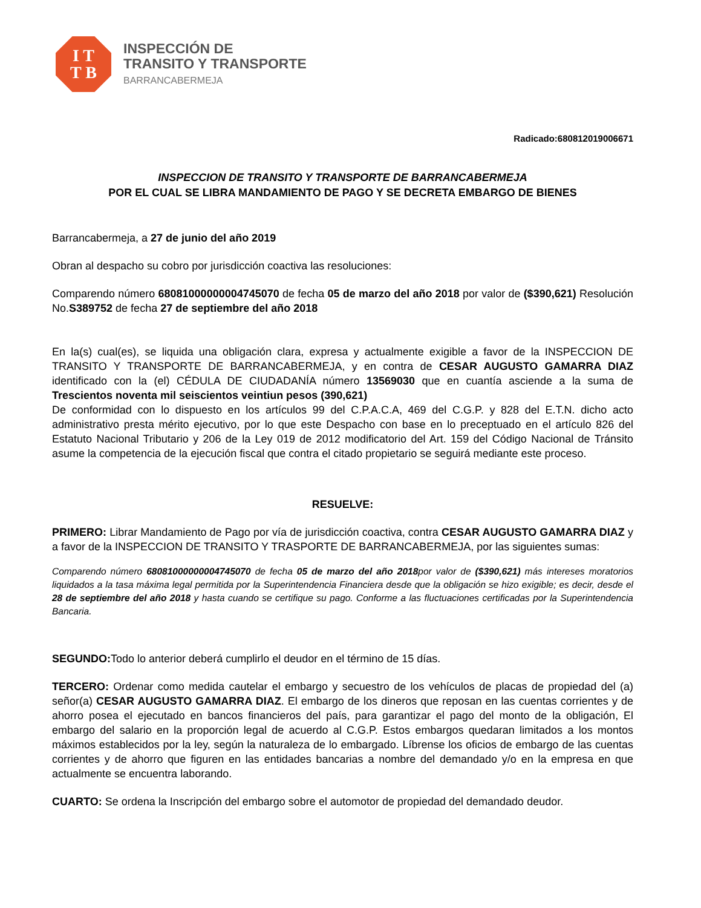I T
T B
INSPECCIÓN DE
TRANSITO Y TRANSPORTE
BARRANCABERMEJA
Radicado:680812019006671
INSPECCION DE TRANSITO Y TRANSPORTE DE BARRANCABERMEJA
POR EL CUAL SE LIBRA MANDAMIENTO DE PAGO Y SE DECRETA EMBARGO DE BIENES
Barrancabermeja, a 27 de junio del año 2019
Obran al despacho su cobro por jurisdicción coactiva las resoluciones:
Comparendo número 68081000000004745070 de fecha 05 de marzo del año 2018 por valor de ($390,621) Resolución No.S389752 de fecha 27 de septiembre del año 2018
En la(s) cual(es), se liquida una obligación clara, expresa y actualmente exigible a favor de la INSPECCION DE TRANSITO Y TRANSPORTE DE BARRANCABERMEJA, y en contra de CESAR AUGUSTO GAMARRA DIAZ identificado con la (el) CÉDULA DE CIUDADANÍA número 13569030 que en cuantía asciende a la suma de Trescientos noventa mil seiscientos veintiun pesos (390,621)
De conformidad con lo dispuesto en los artículos 99 del C.P.A.C.A, 469 del C.G.P. y 828 del E.T.N. dicho acto administrativo presta mérito ejecutivo, por lo que este Despacho con base en lo preceptuado en el artículo 826 del Estatuto Nacional Tributario y 206 de la Ley 019 de 2012 modificatorio del Art. 159 del Código Nacional de Tránsito asume la competencia de la ejecución fiscal que contra el citado propietario se seguirá mediante este proceso.
RESUELVE:
PRIMERO: Librar Mandamiento de Pago por vía de jurisdicción coactiva, contra CESAR AUGUSTO GAMARRA DIAZ y a favor de la INSPECCION DE TRANSITO Y TRASPORTE DE BARRANCABERMEJA, por las siguientes sumas:
Comparendo número 68081000000004745070 de fecha 05 de marzo del año 2018por valor de ($390,621) más intereses moratorios liquidados a la tasa máxima legal permitida por la Superintendencia Financiera desde que la obligación se hizo exigible; es decir, desde el 28 de septiembre del año 2018 y hasta cuando se certifique su pago. Conforme a las fluctuaciones certificadas por la Superintendencia Bancaria.
SEGUNDO: Todo lo anterior deberá cumplirlo el deudor en el término de 15 días.
TERCERO: Ordenar como medida cautelar el embargo y secuestro de los vehículos de placas de propiedad del (a) señor(a) CESAR AUGUSTO GAMARRA DIAZ. El embargo de los dineros que reposan en las cuentas corrientes y de ahorro posea el ejecutado en bancos financieros del país, para garantizar el pago del monto de la obligación, El embargo del salario en la proporción legal de acuerdo al C.G.P. Estos embargos quedaran limitados a los montos máximos establecidos por la ley, según la naturaleza de lo embargado. Líbrense los oficios de embargo de las cuentas corrientes y de ahorro que figuren en las entidades bancarias a nombre del demandado y/o en la empresa en que actualmente se encuentra laborando.
CUARTO: Se ordena la Inscripción del embargo sobre el automotor de propiedad del demandado deudor.